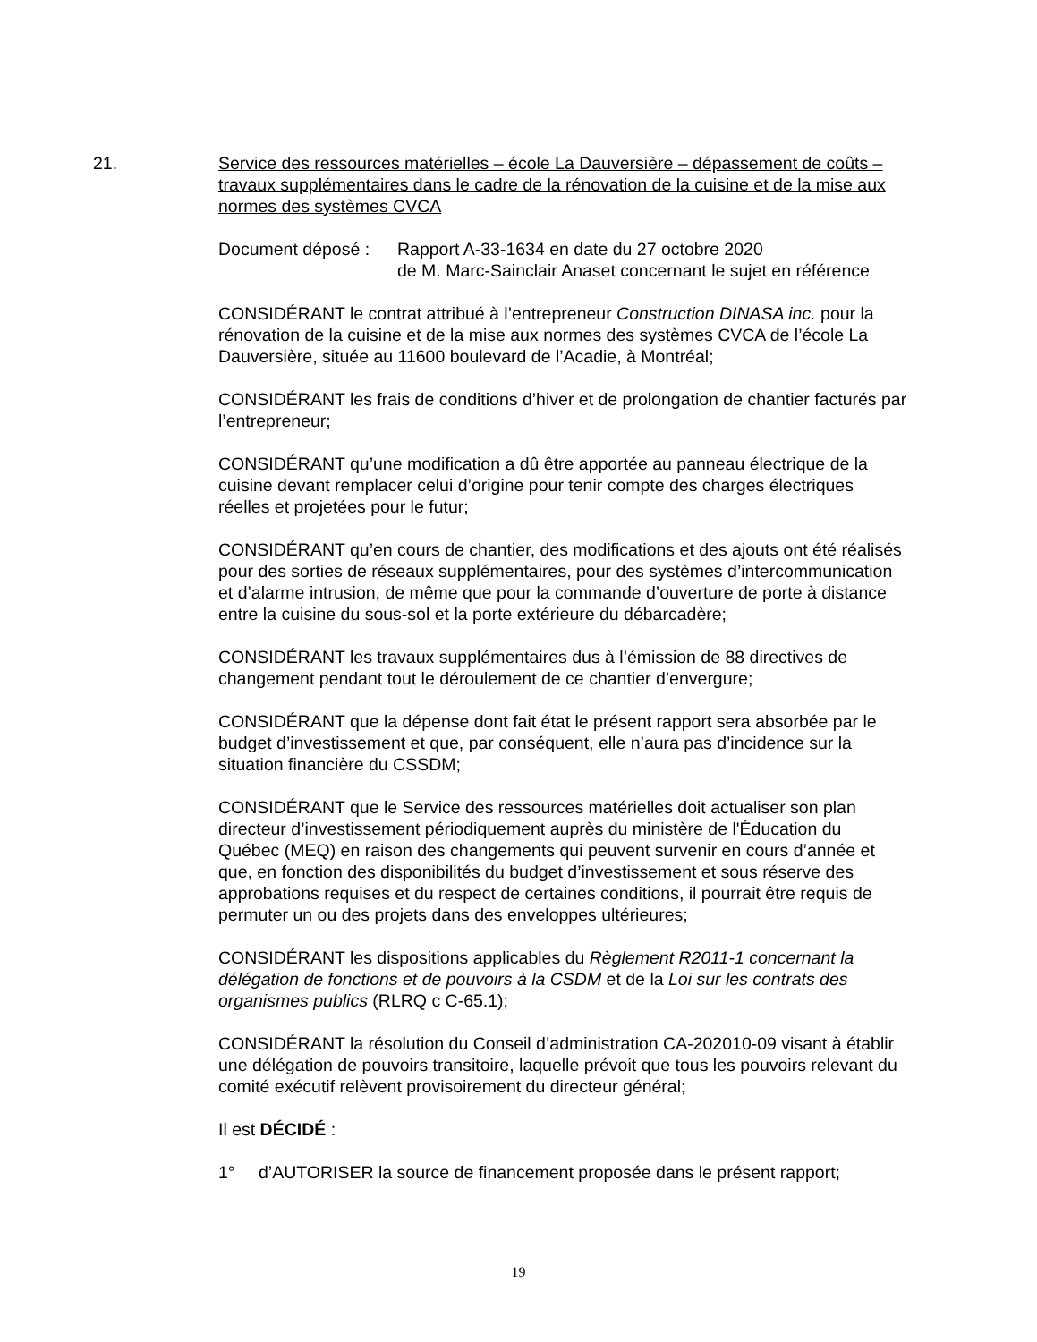21. Service des ressources matérielles – école La Dauversière – dépassement de coûts – travaux supplémentaires dans le cadre de la rénovation de la cuisine et de la mise aux normes des systèmes CVCA
Document déposé : Rapport A-33-1634 en date du 27 octobre 2020
de M. Marc-Sainclair Anaset concernant le sujet en référence
CONSIDÉRANT le contrat attribué à l’entrepreneur Construction DINASA inc. pour la rénovation de la cuisine et de la mise aux normes des systèmes CVCA de l’école La Dauversière, située au 11600 boulevard de l’Acadie, à Montréal;
CONSIDÉRANT les frais de conditions d’hiver et de prolongation de chantier facturés par l’entrepreneur;
CONSIDÉRANT qu’une modification a dû être apportée au panneau électrique de la cuisine devant remplacer celui d’origine pour tenir compte des charges électriques réelles et projetées pour le futur;
CONSIDÉRANT qu’en cours de chantier, des modifications et des ajouts ont été réalisés pour des sorties de réseaux supplémentaires, pour des systèmes d’intercommunication et d’alarme intrusion, de même que pour la commande d’ouverture de porte à distance entre la cuisine du sous-sol et la porte extérieure du débarcadère;
CONSIDÉRANT les travaux supplémentaires dus à l’émission de 88 directives de changement pendant tout le déroulement de ce chantier d’envergure;
CONSIDÉRANT que la dépense dont fait état le présent rapport sera absorbée par le budget d’investissement et que, par conséquent, elle n’aura pas d’incidence sur la situation financière du CSSDM;
CONSIDÉRANT que le Service des ressources matérielles doit actualiser son plan directeur d’investissement périodiquement auprès du ministère de l'Éducation du Québec (MEQ) en raison des changements qui peuvent survenir en cours d’année et que, en fonction des disponibilités du budget d’investissement et sous réserve des approbations requises et du respect de certaines conditions, il pourrait être requis de permuter un ou des projets dans des enveloppes ultérieures;
CONSIDÉRANT les dispositions applicables du Règlement R2011-1 concernant la délégation de fonctions et de pouvoirs à la CSDM et de la Loi sur les contrats des organismes publics (RLRQ c C-65.1);
CONSIDÉRANT la résolution du Conseil d’administration CA-202010-09 visant à établir une délégation de pouvoirs transitoire, laquelle prévoit que tous les pouvoirs relevant du comité exécutif relèvent provisoirement du directeur général;
Il est DÉCIDÉ :
1° d’AUTORISER la source de financement proposée dans le présent rapport;
19